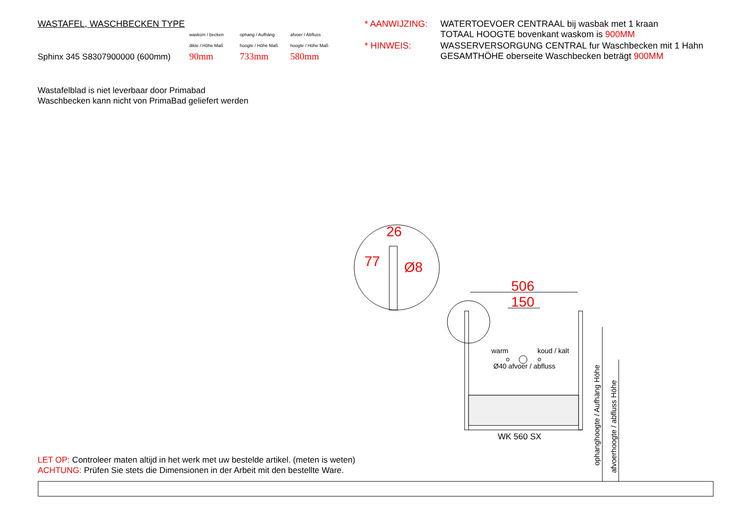WASTAFEL, WASCHBECKEN TYPE
waskom / becken
dikte / Höhe Maß
ophang / Aufhäng
hoogte / Höhe Maß
afvoer / Abfluss
hoogte / Höhe Maß
Sphinx 345 S8307900000 (600mm) 90mm 733mm 580mm
* AANWIJZING: WATERTOEVOER CENTRAAL bij wasbak met 1 kraan
TOTAAL HOOGTE bovenkant waskom is 900MM * HINWEIS: WASSERVERSORGUNG CENTRAL fur Waschbecken mit 1 Hahn
GESAMTHÖHE oberseite Waschbecken beträgt 900MM
Wastafelblad is niet leverbaar door Primabad
Waschbecken kann nicht von PrimaBad geliefert werden
26
Ø8
77
506
150
warm koud / kalt
Ø40 afvoer / abfluss
WK 560 SX
ophanghoogte / Aufhäng Höhe
afvoerhoogte / abfluss Höhe
LET OP: Controleer maten altijd in het werk met uw bestelde artikel. (meten is weten)
ACHTUNG: Prüfen Sie stets die Dimensionen in der Arbeit mit den bestellte Ware.